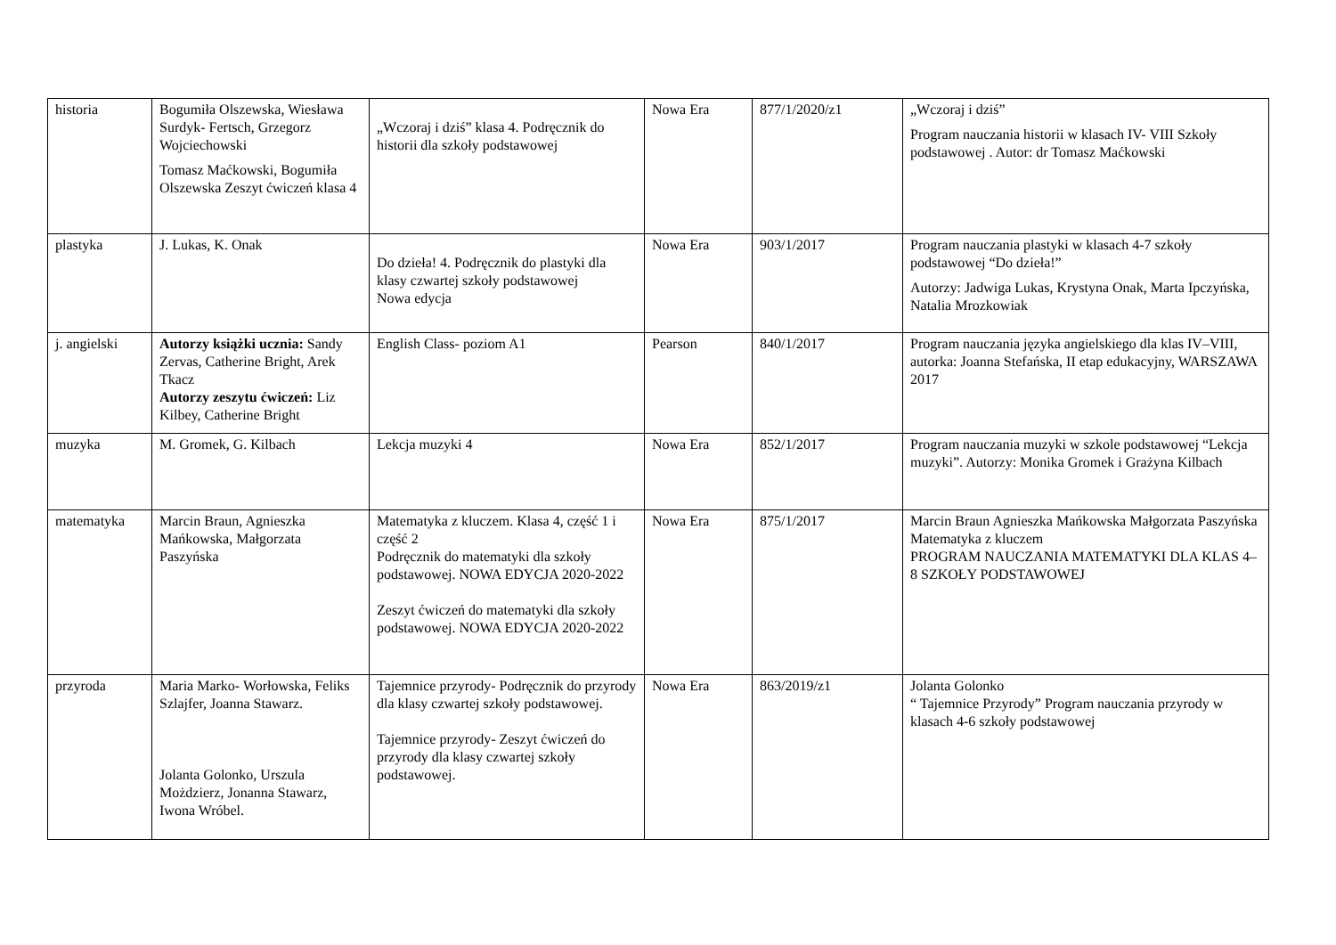| historia | Bogumiła Olszewska, Wiesława Surdyk- Fertsch, Grzegorz Wojciechowski Tomasz Maćkowski, Bogumiła Olszewska Zeszyt ćwiczeń klasa 4 | „Wczoraj i dziś” klasa 4. Podręcznik do historii dla szkoły podstawowej | Nowa Era | 877/1/2020/z1 | „Wczoraj i dziś” Program nauczania historii w klasach IV- VIII Szkoły podstawowej . Autor: dr Tomasz Maćkowski |
| plastyka | J. Lukas, K. Onak | Do dzieła! 4. Podręcznik do plastyki dla klasy czwartej szkoły podstawowej Nowa edycja | Nowa Era | 903/1/2017 | Program nauczania plastyki w klasach 4-7 szkoły podstawowej “Do dzieła!” Autorzy: Jadwiga Lukas, Krystyna Onak, Marta Ipczyńska, Natalia Mrozkowiak |
| j. angielski | Autorzy książki ucznia: Sandy Zervas, Catherine Bright, Arek Tkacz Autorzy zeszytu ćwiczeń: Liz Kilbey, Catherine Bright | English Class- poziom A1 | Pearson | 840/1/2017 | Program nauczania języka angielskiego dla klas IV–VIII, autorka: Joanna Stefańska, II etap edukacyjny, WARSZAWA 2017 |
| muzyka | M. Gromek, G. Kilbach | Lekcja muzyki 4 | Nowa Era | 852/1/2017 | Program nauczania muzyki w szkole podstawowej “Lekcja muzyki”. Autorzy: Monika Gromek i Grażyna Kilbach |
| matematyka | Marcin Braun, Agnieszka Mańkowska, Małgorzata Paszyńska | Matematyka z kluczem. Klasa 4, część 1 i część 2 Podręcznik do matematyki dla szkoły podstawowej. NOWA EDYCJA 2020-2022 Zeszyt ćwiczeń do matematyki dla szkoły podstawowej. NOWA EDYCJA 2020-2022 | Nowa Era | 875/1/2017 | Marcin Braun Agnieszka Mańkowska Małgorzata Paszyńska Matematyka z kluczem PROGRAM NAUCZANIA MATEMATYKI DLA KLAS 4–8 SZKOŁY PODSTAWOWEJ |
| przyroda | Maria Marko- Worłowska, Feliks Szlajfer, Joanna Stawarz. Jolanta Golonko, Urszula Możdzierz, Jonanna Stawarz, Iwona Wróbel. | Tajemnice przyrody- Podręcznik do przyrody dla klasy czwartej szkoły podstawowej. Tajemnice przyrody- Zeszyt ćwiczeń do przyrody dla klasy czwartej szkoły podstawowej. | Nowa Era | 863/2019/z1 | Jolanta Golonko “ Tajemnice Przyrody” Program nauczania przyrody w klasach 4-6 szkoły podstawowej |